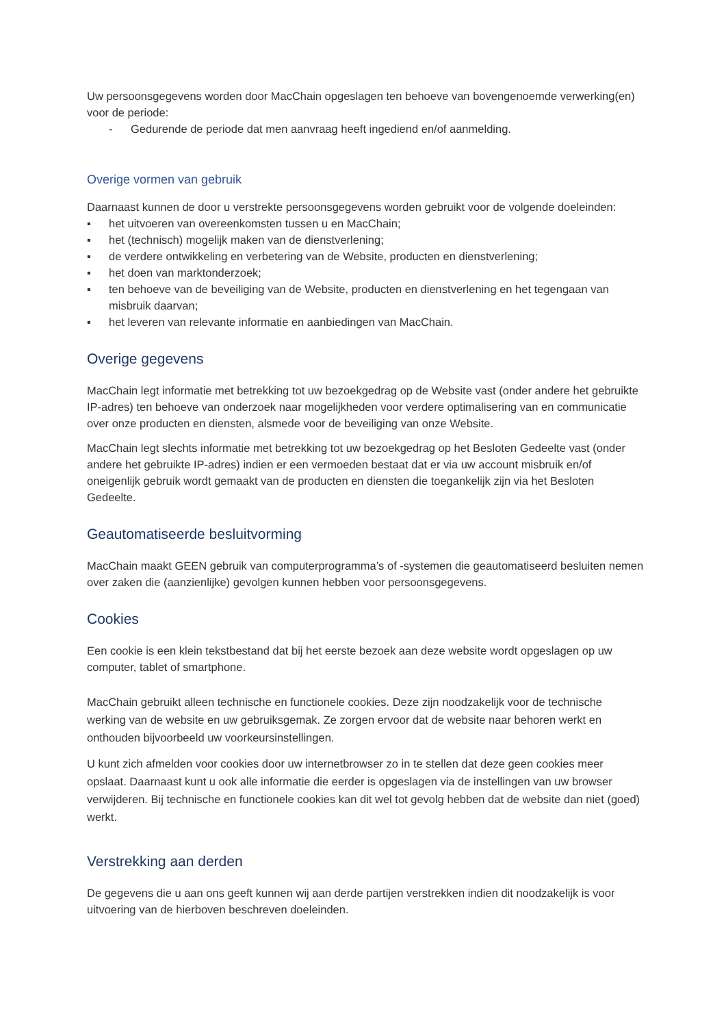Uw persoonsgegevens worden door MacChain opgeslagen ten behoeve van bovengenoemde verwerking(en) voor de periode:
- Gedurende de periode dat men aanvraag heeft ingediend en/of aanmelding.
Overige vormen van gebruik
Daarnaast kunnen de door u verstrekte persoonsgegevens worden gebruikt voor de volgende doeleinden:
▪ het uitvoeren van overeenkomsten tussen u en MacChain;
▪ het (technisch) mogelijk maken van de dienstverlening;
▪ de verdere ontwikkeling en verbetering van de Website, producten en dienstverlening;
▪ het doen van marktonderzoek;
▪ ten behoeve van de beveiliging van de Website, producten en dienstverlening en het tegengaan van misbruik daarvan;
▪ het leveren van relevante informatie en aanbiedingen van MacChain.
Overige gegevens
MacChain legt informatie met betrekking tot uw bezoekgedrag op de Website vast (onder andere het gebruikte IP-adres) ten behoeve van onderzoek naar mogelijkheden voor verdere optimalisering van en communicatie over onze producten en diensten, alsmede voor de beveiliging van onze Website.
MacChain legt slechts informatie met betrekking tot uw bezoekgedrag op het Besloten Gedeelte vast (onder andere het gebruikte IP-adres) indien er een vermoeden bestaat dat er via uw account misbruik en/of oneigenlijk gebruik wordt gemaakt van de producten en diensten die toegankelijk zijn via het Besloten Gedeelte.
Geautomatiseerde besluitvorming
MacChain maakt GEEN gebruik van computerprogramma’s of -systemen die geautomatiseerd besluiten nemen over zaken die (aanzienlijke) gevolgen kunnen hebben voor persoonsgegevens.
Cookies
Een cookie is een klein tekstbestand dat bij het eerste bezoek aan deze website wordt opgeslagen op uw computer, tablet of smartphone.
MacChain gebruikt alleen technische en functionele cookies. Deze zijn noodzakelijk voor de technische werking van de website en uw gebruiksgemak. Ze zorgen ervoor dat de website naar behoren werkt en onthouden bijvoorbeeld uw voorkeursinstellingen.
U kunt zich afmelden voor cookies door uw internetbrowser zo in te stellen dat deze geen cookies meer opslaat. Daarnaast kunt u ook alle informatie die eerder is opgeslagen via de instellingen van uw browser verwijderen. Bij technische en functionele cookies kan dit wel tot gevolg hebben dat de website dan niet (goed) werkt.
Verstrekking aan derden
De gegevens die u aan ons geeft kunnen wij aan derde partijen verstrekken indien dit noodzakelijk is voor uitvoering van de hierboven beschreven doeleinden.